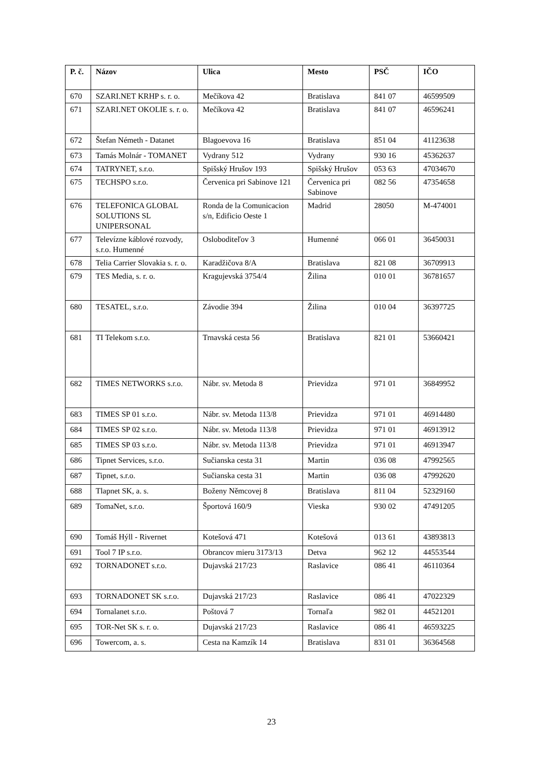| P. č. | Názov | Ulica | Mesto | PSČ | IČO |
| --- | --- | --- | --- | --- | --- |
| 670 | SZARI.NET KRHP s. r. o. | Mečíkova 42 | Bratislava | 841 07 | 46599509 |
| 671 | SZARI.NET OKOLIE s. r. o. | Mečíkova 42 | Bratislava | 841 07 | 46596241 |
| 672 | Štefan Németh - Datanet | Blagoevova 16 | Bratislava | 851 04 | 41123638 |
| 673 | Tamás Molnár - TOMANET | Vydrany 512 | Vydrany | 930 16 | 45362637 |
| 674 | TATRYNET, s.r.o. | Spišský Hrušov 193 | Spišský Hrušov | 053 63 | 47034670 |
| 675 | TECHSPO s.r.o. | Červenica pri Sabinove 121 | Červenica pri Sabinove | 082 56 | 47354658 |
| 676 | TELEFONICA GLOBAL SOLUTIONS SL UNIPERSONAL | Ronda de la Comunicacion s/n, Edificio Oeste 1 | Madrid | 28050 | M-474001 |
| 677 | Televízne káblové rozvody, s.r.o. Humenné | Osloboditeľov 3 | Humenné | 066 01 | 36450031 |
| 678 | Telia Carrier Slovakia s. r. o. | Karadžičova 8/A | Bratislava | 821 08 | 36709913 |
| 679 | TES Media, s. r. o. | Kragujevská 3754/4 | Žilina | 010 01 | 36781657 |
| 680 | TESATEL, s.r.o. | Závodie 394 | Žilina | 010 04 | 36397725 |
| 681 | TI Telekom s.r.o. | Trnavská cesta 56 | Bratislava | 821 01 | 53660421 |
| 682 | TIMES NETWORKS s.r.o. | Nábr. sv. Metoda 8 | Prievidza | 971 01 | 36849952 |
| 683 | TIMES SP 01 s.r.o. | Nábr. sv. Metoda 113/8 | Prievidza | 971 01 | 46914480 |
| 684 | TIMES SP 02 s.r.o. | Nábr. sv. Metoda 113/8 | Prievidza | 971 01 | 46913912 |
| 685 | TIMES SP 03 s.r.o. | Nábr. sv. Metoda 113/8 | Prievidza | 971 01 | 46913947 |
| 686 | Tipnet Services, s.r.o. | Sučianska cesta 31 | Martin | 036 08 | 47992565 |
| 687 | Tipnet, s.r.o. | Sučianska cesta 31 | Martin | 036 08 | 47992620 |
| 688 | Tlapnet SK, a. s. | Boženy Němcovej 8 | Bratislava | 811 04 | 52329160 |
| 689 | TomaNet, s.r.o. | Športová 160/9 | Vieska | 930 02 | 47491205 |
| 690 | Tomáš Hýll - Rivernet | Kotešová 471 | Kotešová | 013 61 | 43893813 |
| 691 | Tool 7 IP s.r.o. | Obrancov mieru 3173/13 | Detva | 962 12 | 44553544 |
| 692 | TORNADONET s.r.o. | Dujavská 217/23 | Raslavice | 086 41 | 46110364 |
| 693 | TORNADONET SK s.r.o. | Dujavská 217/23 | Raslavice | 086 41 | 47022329 |
| 694 | Tornalanet s.r.o. | Poštová 7 | Tornaľa | 982 01 | 44521201 |
| 695 | TOR-Net SK s. r. o. | Dujavská 217/23 | Raslavice | 086 41 | 46593225 |
| 696 | Towercom, a. s. | Cesta na Kamzík 14 | Bratislava | 831 01 | 36364568 |
23